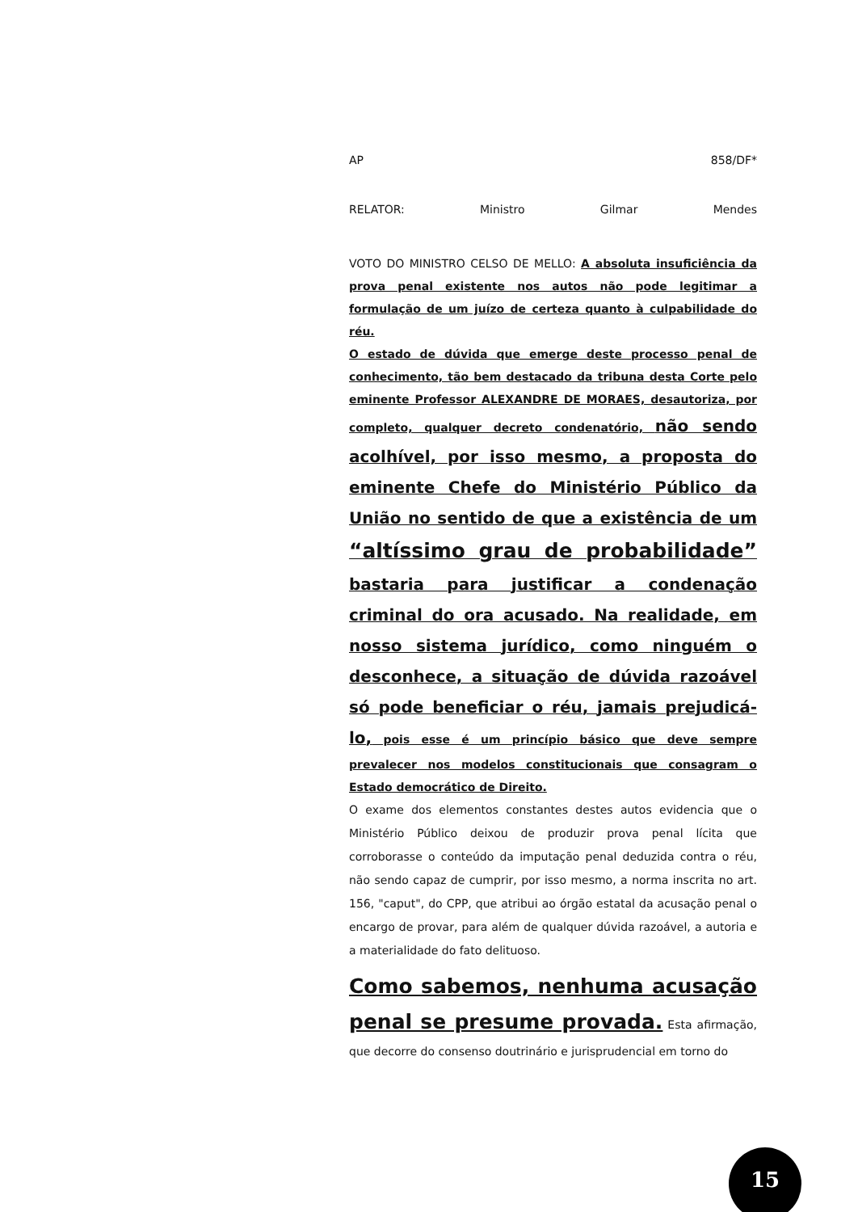AP 858/DF*
RELATOR: Ministro Gilmar Mendes
VOTO DO MINISTRO CELSO DE MELLO: A absoluta insuficiência da prova penal existente nos autos não pode legitimar a formulação de um juízo de certeza quanto à culpabilidade do réu.
O estado de dúvida que emerge deste processo penal de conhecimento, tão bem destacado da tribuna desta Corte pelo eminente Professor ALEXANDRE DE MORAES, desautoriza, por completo, qualquer decreto condenatório, não sendo acolhível, por isso mesmo, a proposta do eminente Chefe do Ministério Público da União no sentido de que a existência de um “altíssimo grau de probabilidade” bastaria para justificar a condenação criminal do ora acusado. Na realidade, em nosso sistema jurídico, como ninguém o desconhece, a situação de dúvida razoável só pode beneficiar o réu, jamais prejudicá-lo, pois esse é um princípio básico que deve sempre prevalecer nos modelos constitucionais que consagram o Estado democrático de Direito.
O exame dos elementos constantes destes autos evidencia que o Ministério Público deixou de produzir prova penal lícita que corroborasse o conteúdo da imputação penal deduzida contra o réu, não sendo capaz de cumprir, por isso mesmo, a norma inscrita no art. 156, "caput", do CPP, que atribui ao órgão estatal da acusação penal o encargo de provar, para além de qualquer dúvida razoável, a autoria e a materialidade do fato delituoso.
Como sabemos, nenhuma acusação penal se presume provada. Esta afirmação, que decorre do consenso doutrinário e jurisprudencial em torno do
15